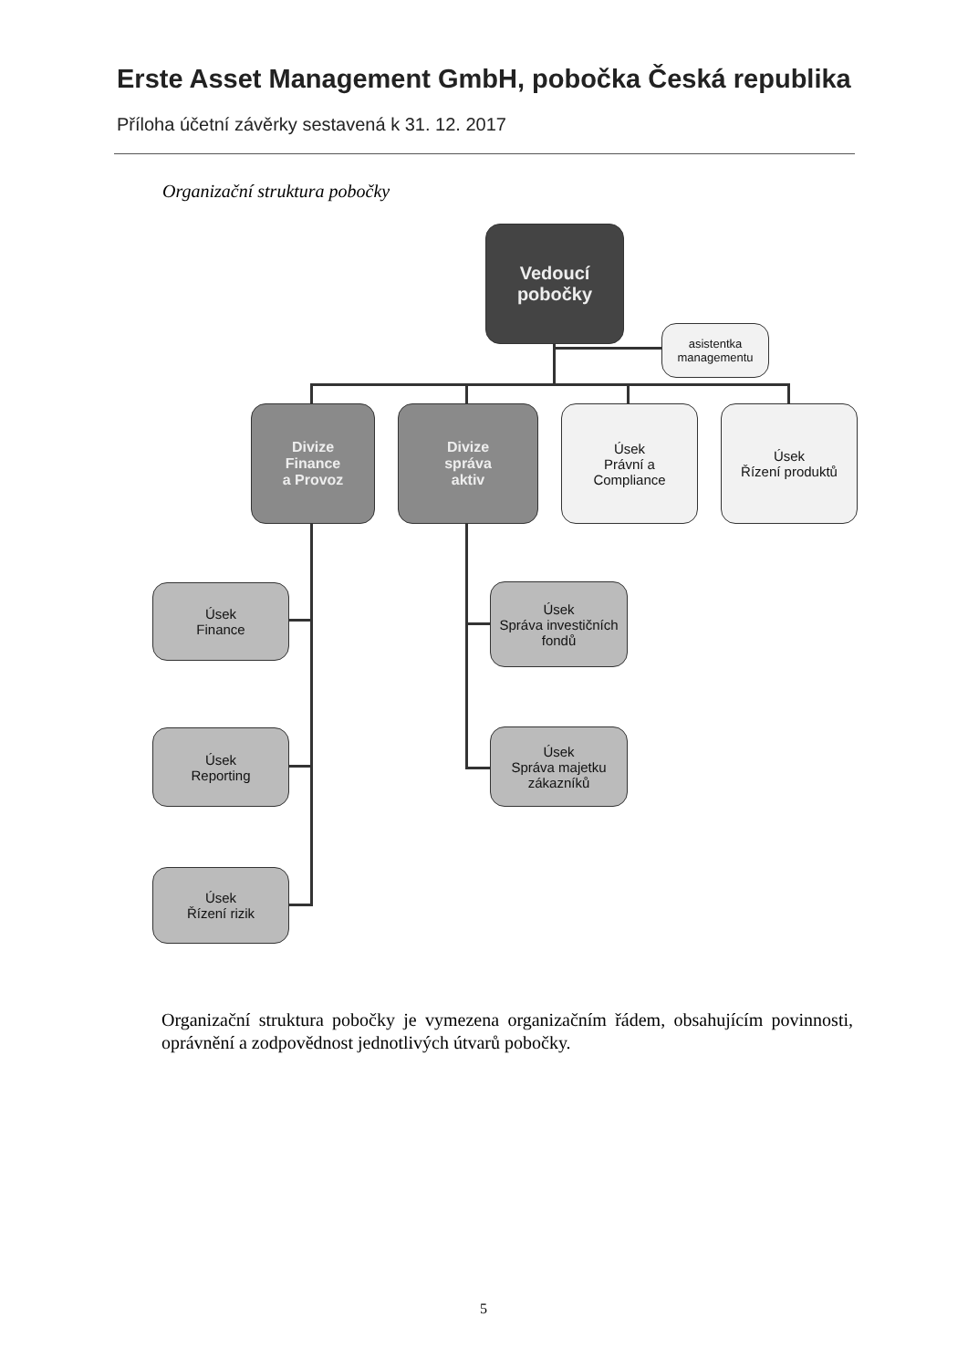Erste Asset Management GmbH, pobočka Česká republika
Příloha účetní závěrky sestavená k 31. 12. 2017
Organizační struktura pobočky
Vedoucí
pobočky
asistentka
managementu
Divize
Finance
a Provoz
Divize
správa
aktiv
Úsek
Právní a
Compliance
Úsek
Řízení produktů
Úsek
Finance
Úsek
Reporting
Úsek
Řízení rizik
Úsek
Správa investičních
fondů
Úsek
Správa majetku
zákazníků
Organizační struktura pobočky je vymezena organizačním řádem, obsahujícím povinnosti, oprávnění a zodpovědnost jednotlivých útvarů pobočky.
5